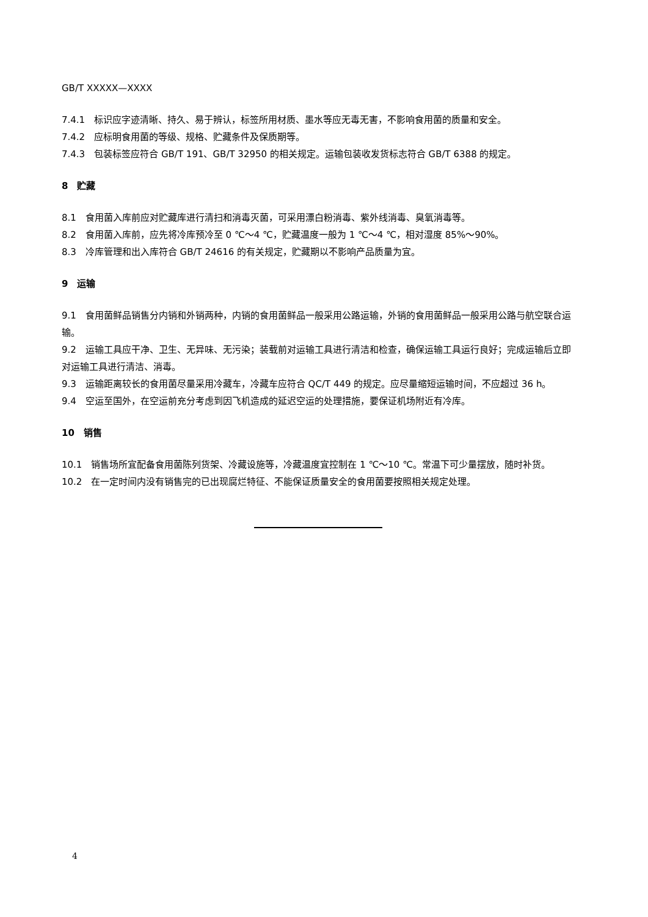GB/T XXXXX—XXXX
7.4.1　标识应字迹清晰、持久、易于辨认，标签所用材质、墨水等应无毒无害，不影响食用菌的质量和安全。
7.4.2　应标明食用菌的等级、规格、贮藏条件及保质期等。
7.4.3　包装标签应符合 GB/T 191、GB/T 32950 的相关规定。运输包装收发货标志符合 GB/T 6388 的规定。
8　贮藏
8.1　食用菌入库前应对贮藏库进行清扫和消毒灭菌，可采用漂白粉消毒、紫外线消毒、臭氧消毒等。
8.2　食用菌入库前，应先将冷库预冷至 0 ℃～4 ℃，贮藏温度一般为 1 ℃～4 ℃，相对湿度 85%～90%。
8.3　冷库管理和出入库符合 GB/T 24616 的有关规定，贮藏期以不影响产品质量为宜。
9　运输
9.1　食用菌鲜品销售分内销和外销两种，内销的食用菌鲜品一般采用公路运输，外销的食用菌鲜品一般采用公路与航空联合运输。
9.2　运输工具应干净、卫生、无异味、无污染；装载前对运输工具进行清洁和检查，确保运输工具运行良好；完成运输后立即对运输工具进行清洁、消毒。
9.3　运输距离较长的食用菌尽量采用冷藏车，冷藏车应符合 QC/T 449 的规定。应尽量缩短运输时间，不应超过 36 h。
9.4　空运至国外，在空运前充分考虑到因飞机造成的延迟空运的处理措施，要保证机场附近有冷库。
10　销售
10.1　销售场所宜配备食用菌陈列货架、冷藏设施等，冷藏温度宜控制在 1 ℃～10 ℃。常温下可少量摆放，随时补货。
10.2　在一定时间内没有销售完的已出现腐烂特征、不能保证质量安全的食用菌要按照相关规定处理。
4